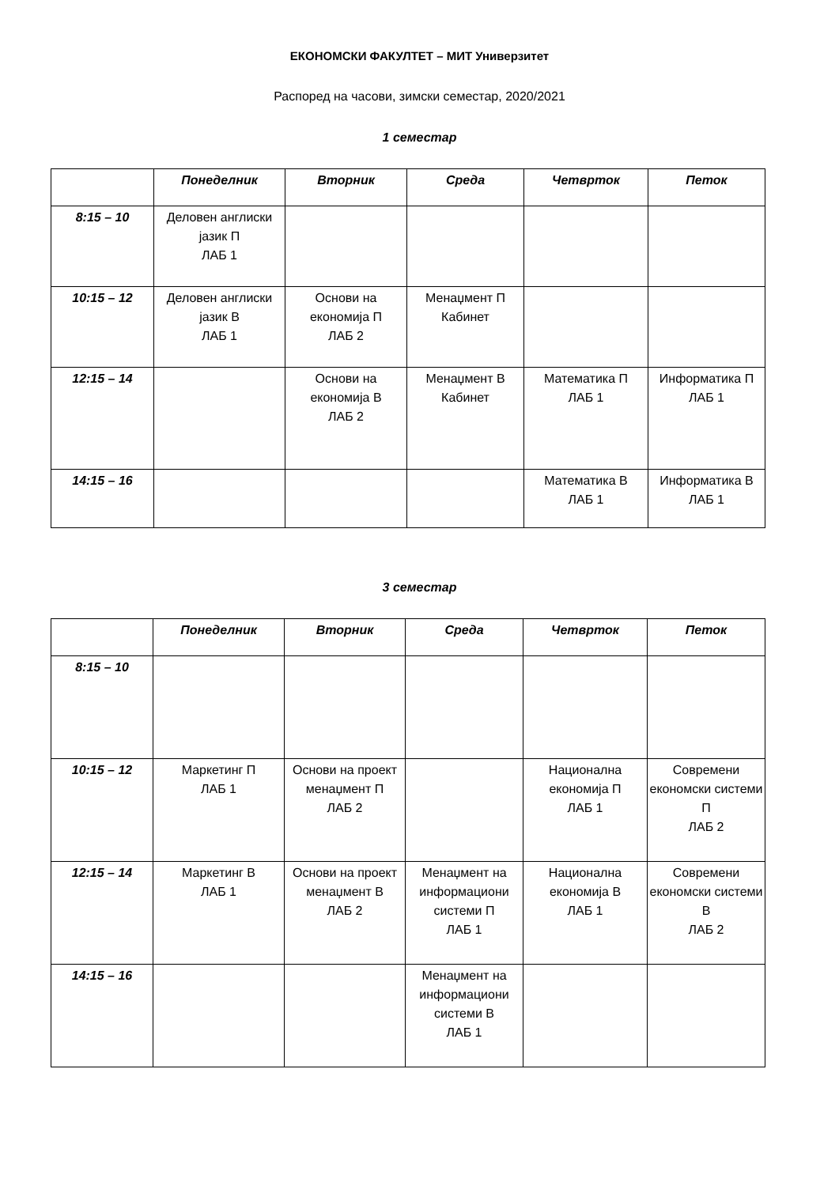ЕКОНОМСКИ ФАКУЛТЕТ – МИТ Универзитет
Распоред на часови, зимски семестар, 2020/2021
1 семестар
| | Понеделник | Вторник | Среда | Четврток | Петок |
| --- | --- | --- | --- | --- | --- |
| 8:15 – 10 | Деловен англиски јазик П ЛАБ 1 | | | | |
| 10:15 – 12 | Деловен англиски јазик В ЛАБ 1 | Основи на економија П ЛАБ 2 | Менаџмент П Кабинет | | |
| 12:15 – 14 | | Основи на економија В ЛАБ 2 | Менаџмент В Кабинет | Математика П ЛАБ 1 | Информатика П ЛАБ 1 |
| 14:15 – 16 | | | | Математика В ЛАБ 1 | Информатика В ЛАБ 1 |
3 семестар
| | Понеделник | Вторник | Среда | Четврток | Петок |
| --- | --- | --- | --- | --- | --- |
| 8:15 – 10 | | | | | |
| 10:15 – 12 | Маркетинг П ЛАБ 1 | Основи на проект менаџмент П ЛАБ 2 | | Национална економија П ЛАБ 1 | Современи економски системи П ЛАБ 2 |
| 12:15 – 14 | Маркетинг В ЛАБ 1 | Основи на проект менаџмент В ЛАБ 2 | Менаџмент на информациони системи П ЛАБ 1 | Национална економија В ЛАБ 1 | Современи економски системи В ЛАБ 2 |
| 14:15 – 16 | | | Менаџмент на информациони системи В ЛАБ 1 | | |